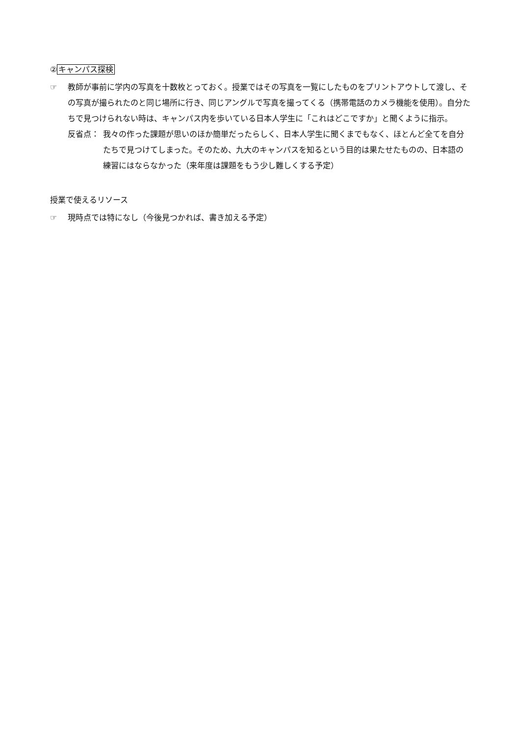②キャンパス探検
☞ 教師が事前に学内の写真を十数枚とっておく。授業ではその写真を一覧にしたものをプリントアウトして渡し、その写真が撮られたのと同じ場所に行き、同じアングルで写真を撮ってくる（携帯電話のカメラ機能を使用）。自分たちで見つけられない時は、キャンパス内を歩いている日本人学生に「これはどこですか」と聞くように指示。
反省点： 我々の作った課題が思いのほか簡単だったらしく、日本人学生に聞くまでもなく、ほとんど全てを自分たちで見つけてしまった。そのため、九大のキャンパスを知るという目的は果たせたものの、日本語の練習にはならなかった（来年度は課題をもう少し難しくする予定）
授業で使えるリソース
☞ 現時点では特になし（今後見つかれば、書き加える予定）